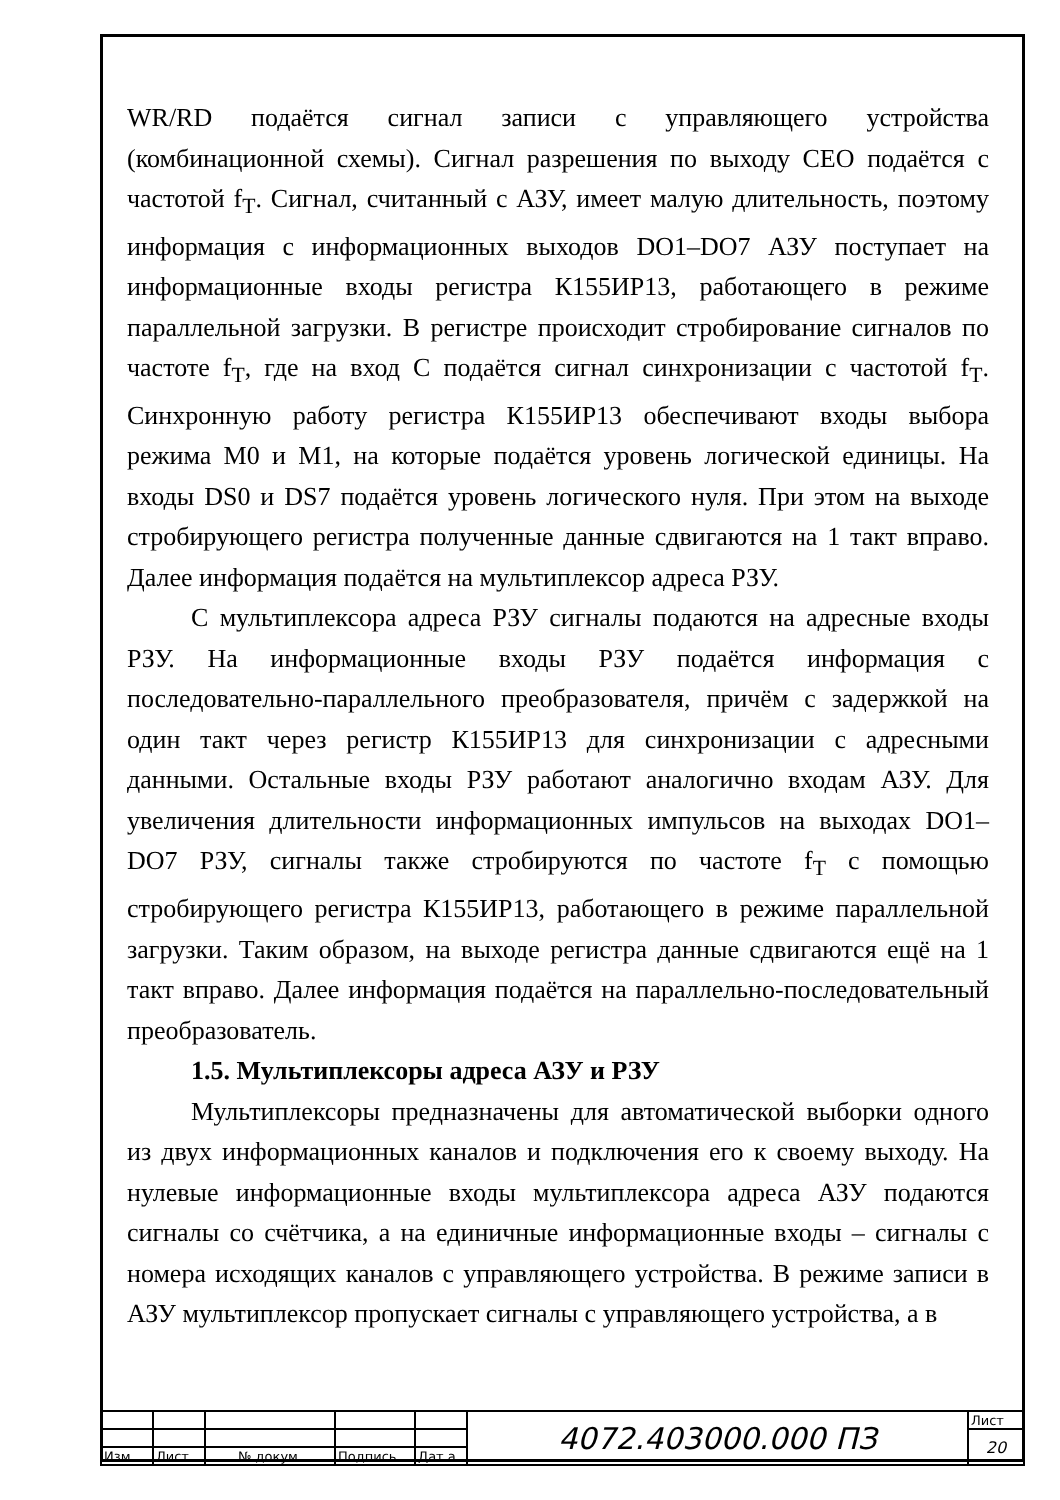WR/RD подаётся сигнал записи с управляющего устройства (комбинационной схемы). Сигнал разрешения по выходу CEO подаётся с частотой f<sub>T</sub>. Сигнал, считанный с АЗУ, имеет малую длительность, поэтому информация с информационных выходов DO1–DO7 АЗУ поступает на информационные входы регистра К155ИР13, работающего в режиме параллельной загрузки. В регистре происходит стробирование сигналов по частоте f<sub>T</sub>, где на вход C подаётся сигнал синхронизации с частотой f<sub>T</sub>. Синхронную работу регистра К155ИР13 обеспечивают входы выбора режима M0 и M1, на которые подаётся уровень логической единицы. На входы DS0 и DS7 подаётся уровень логического нуля. При этом на выходе стробирующего регистра полученные данные сдвигаются на 1 такт вправо. Далее информация подаётся на мультиплексор адреса РЗУ.
С мультиплексора адреса РЗУ сигналы подаются на адресные входы РЗУ. На информационные входы РЗУ подаётся информация с последовательно-параллельного преобразователя, причём с задержкой на один такт через регистр К155ИР13 для синхронизации с адресными данными. Остальные входы РЗУ работают аналогично входам АЗУ. Для увеличения длительности информационных импульсов на выходах DO1–DO7 РЗУ, сигналы также стробируются по частоте f<sub>T</sub> с помощью стробирующего регистра К155ИР13, работающего в режиме параллельной загрузки. Таким образом, на выходе регистра данные сдвигаются ещё на 1 такт вправо. Далее информация подаётся на параллельно-последовательный преобразователь.
1.5. Мультиплексоры адреса АЗУ и РЗУ
Мультиплексоры предназначены для автоматической выборки одного из двух информационных каналов и подключения его к своему выходу. На нулевые информационные входы мультиплексора адреса АЗУ подаются сигналы со счётчика, а на единичные информационные входы – сигналы с номера исходящих каналов с управляющего устройства. В режиме записи в АЗУ мультиплексор пропускает сигналы с управляющего устройства, а в
| | | | | | 4072.403000.000 ПЗ | Лист |
| | | | | | | 20 |
| Изм. | Лист | № докум. | Подпись | Дат а | | |